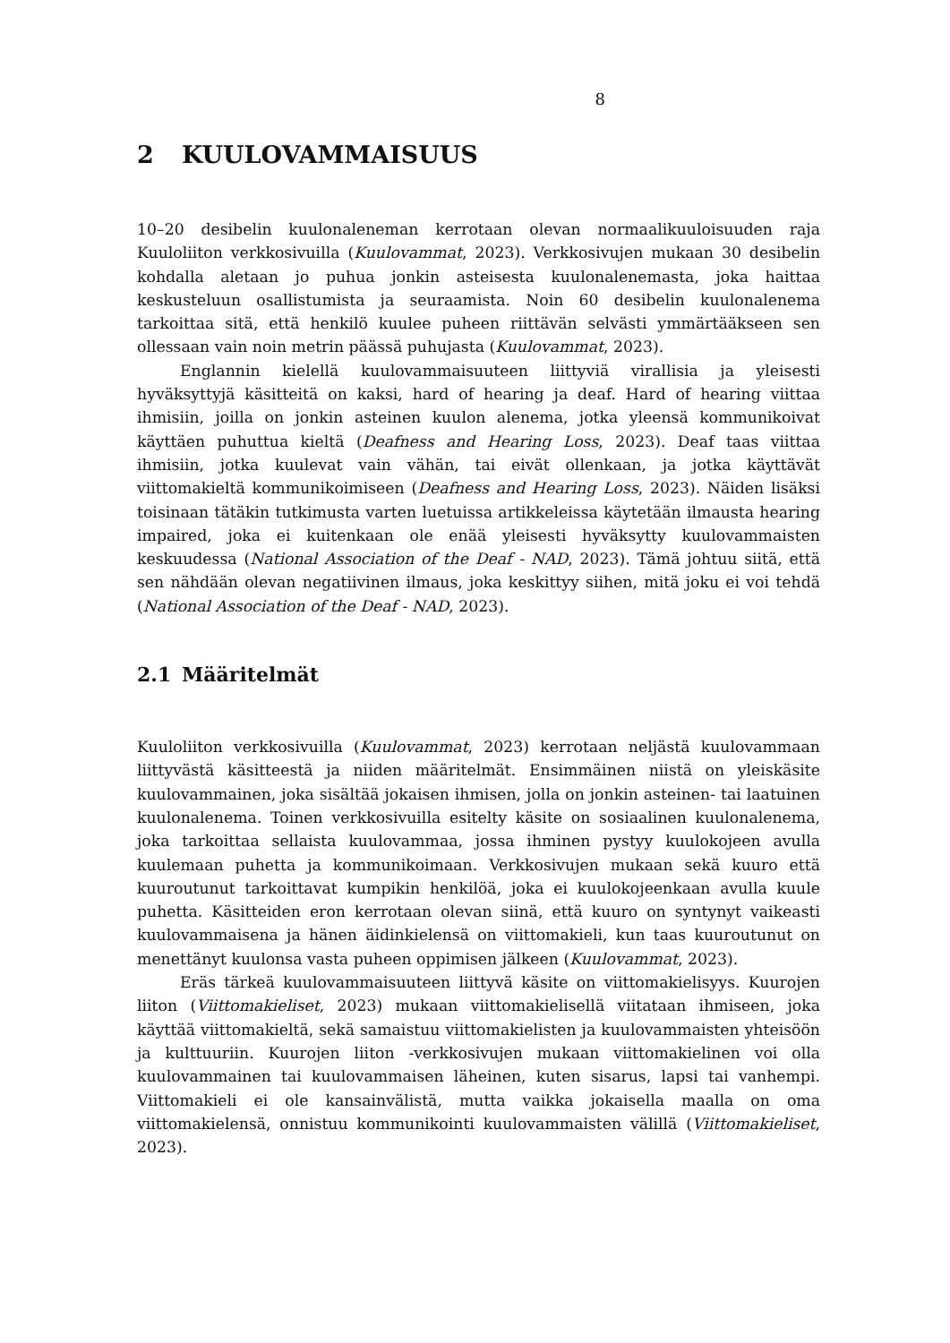8
2 KUULOVAMMAISUUS
10–20 desibelin kuulonaleneman kerrotaan olevan normaalikuuloisuuden raja Kuuloliiton verkkosivuilla (Kuulovammat, 2023). Verkkosivujen mukaan 30 desibelin kohdalla aletaan jo puhua jonkin asteisesta kuulonalenemasta, joka haittaa keskusteluun osallistumista ja seuraamista. Noin 60 desibelin kuulonalenema tarkoittaa sitä, että henkilö kuulee puheen riittävän selvästi ymmärtääkseen sen ollessaan vain noin metrin päässä puhujasta (Kuulovammat, 2023).
Englannin kielellä kuulovammaisuuteen liittyviä virallisia ja yleisesti hyväksyttyjä käsitteitä on kaksi, hard of hearing ja deaf. Hard of hearing viittaa ihmisiin, joilla on jonkin asteinen kuulon alenema, jotka yleensä kommunikoivat käyttäen puhuttua kieltä (Deafness and Hearing Loss, 2023). Deaf taas viittaa ihmisiin, jotka kuulevat vain vähän, tai eivät ollenkaan, ja jotka käyttävät viittomakieltä kommunikoimiseen (Deafness and Hearing Loss, 2023). Näiden lisäksi toisinaan tätäkin tutkimusta varten luetuissa artikkeleissa käytetään ilmausta hearing impaired, joka ei kuitenkaan ole enää yleisesti hyväksytty kuulovammaisten keskuudessa (National Association of the Deaf - NAD, 2023). Tämä johtuu siitä, että sen nähdään olevan negatiivinen ilmaus, joka keskittyy siihen, mitä joku ei voi tehdä (National Association of the Deaf - NAD, 2023).
2.1 Määritelmät
Kuuloliiton verkkosivuilla (Kuulovammat, 2023) kerrotaan neljästä kuulovammaan liittyvästä käsitteestä ja niiden määritelmät. Ensimmäinen niistä on yleiskäsite kuulovammainen, joka sisältää jokaisen ihmisen, jolla on jonkin asteinen- tai laatuinen kuulonalenema. Toinen verkkosivuilla esitelty käsite on sosiaalinen kuulonalenema, joka tarkoittaa sellaista kuulovammaa, jossa ihminen pystyy kuulokojeen avulla kuulemaan puhetta ja kommunikoimaan. Verkkosivujen mukaan sekä kuuro että kuuroutunut tarkoittavat kumpikin henkilöä, joka ei kuulokojeenkaan avulla kuule puhetta. Käsitteiden eron kerrotaan olevan siinä, että kuuro on syntynyt vaikeasti kuulovammaisena ja hänen äidinkielensä on viittomakieli, kun taas kuuroutunut on menettänyt kuulonsa vasta puheen oppimisen jälkeen (Kuulovammat, 2023).
Eräs tärkeä kuulovammaisuuteen liittyvä käsite on viittomakielisyys. Kuurojen liiton (Viittomakieliset, 2023) mukaan viittomakielisellä viitataan ihmiseen, joka käyttää viittomakieltä, sekä samaistuu viittomakielisten ja kuulovammaisten yhteisöön ja kulttuuriin. Kuurojen liiton -verkkosivujen mukaan viittomakielinen voi olla kuulovammainen tai kuulovammaisen läheinen, kuten sisarus, lapsi tai vanhempi. Viittomakieli ei ole kansainvälistä, mutta vaikka jokaisella maalla on oma viittomakielensä, onnistuu kommunikointi kuulovammaisten välillä (Viittomakieliset, 2023).